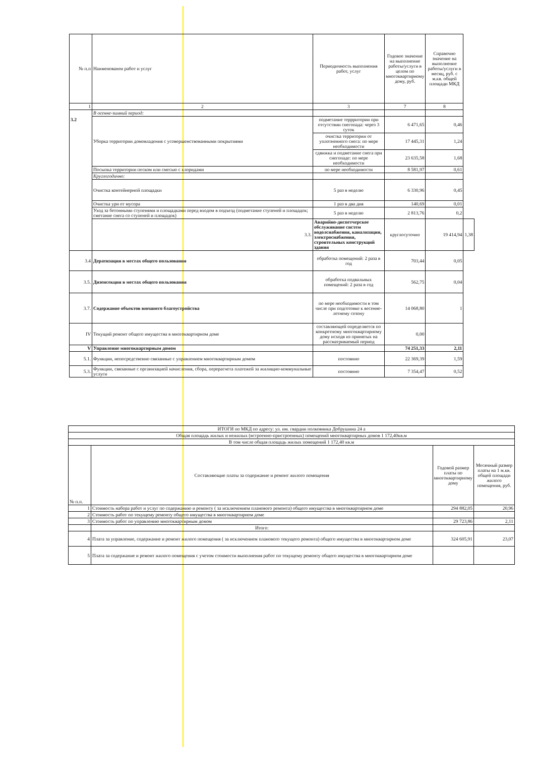| № п.п | Наименованеи работ и услуг | Периодичность выполнения работ, услуг | Годовое значение на выполнение работы/услуги в целом по многоквартирному дому, руб. | Справочно значение на выполнение работы/услуги в месяц, руб. с м.кв. общей площади МКД | |
| --- | --- | --- | --- | --- | --- |
| 1 | 2 | 3 | 7 | 8 | |
| 3.2 | В осенне-зимний период: | | | | |
| | Уборка территории домовладения с усовершенствованными покрытиями | подметание террритории при отсутствии снегопада: через 3 суток | 6 471,65 | 0,46 | |
| | | очистка территории от уплотненного снега: по мере необходимости | 17 445,31 | 1,24 | |
| | | сдвижка и подметание снега при снегопаде: по мере необходимости | 23 635,58 | 1,68 | |
| | Посыпка территории песком или смесью с хлоридами | по мере необходимости | 8 581,97 | 0,61 | |
| | Круглогодично: | | | | |
| | Очистка контейнерной площадки | 5 раз в неделю | 6 330,96 | 0,45 | |
| | Очистка урн от мусора | 1 раз в два дня | 140,69 | 0,01 | |
| | Уход за бетонными ступенями и площадками перед входом в подъезд (подметание ступеней и площадок; сметание снега со ступеней и площадок) | 5 раз в неделю | 2 813,76 | 0,2 | |
| | 3.3. | Аварийно-диспетчерское обслуживание систем водолснабжения, канализации, электроснабжения, строительных конструкций здания | круглосуточно | 19 414,94 | 1,38 |
| 3.4 | Дератизация в местах общего пользования | обработка помещений: 2 раза в год | 703,44 | 0,05 | |
| 3.5. | Дизенсекция в местах общего пользования | обработка подвальных помещений: 2 раза в год | 562,75 | 0,04 | |
| 3.7. | Содержание объектов внешнего благоустройства | по мере необходимости в том числе при подготовке к весенне-летнему сезону | 14 068,80 | 1 | |
| IV | Текущий ремонт общего имущества в многоквартирном доме | составляющей определяется по конкретному многоквартирному дому исходя из принятых на рассматриваемый период | 0,00 | | |
| V | Управление многоквартирным домом | | 74 251,33 | 2,11 | |
| 5.1. | Функции, непосредственно связанные с управлением многоквартирным домом | постоянно | 22 369,39 | 1,59 | |
| 5.3. | Функции, связанные с организацией начисления, сбора, перерасчета платежей за жилищно-коммунальные услуги | постоянно | 7 354,47 | 0,52 | |
| ИТОГИ по МКД по адресу: ул. им. гвардии полковника Добрушина 24 а | | | |
| Общая площадь жилых и нежилых (встроенно-пристроенных) помещений многоквартирных домов 1 172,40кв.м | | | |
| В том числе общая площадь жилых помещений 1 172,40 кв.м | | | |
| № п.п. | Составляющие платы за содержание и ремонт жилого помещения | Годовой размер платы по многоквартирному дому | Месячный размер платы на 1 м.кв. общей площади жилого помещения, руб. |
| 1 | Стоимость набора работ и услуг по содержанию и ремонту ( за исключением планового ремонта) общего имущества в многоквартирном доме | 294 882,05 | 20,96 |
| 2 | Стоимость работ по текущему ремонту общего имущества в многоквартирном доме | | |
| 3 | Стоимость работ по управлению многоквартирным домом | 29 723,86 | 2,11 |
| | Итого: | | |
| 4 | Плата за управление, содержание и ремонт жилого помещения ( за исключением планового текущего ремонта) общего имущества в многоквартирном доме | 324 605,91 | 23,07 |
| 5 | Плата за содержание и ремонт жилого помещения с учетом стоимости выполнения работ по текущему ремонту общего имущества в многоквартирном доме | | |